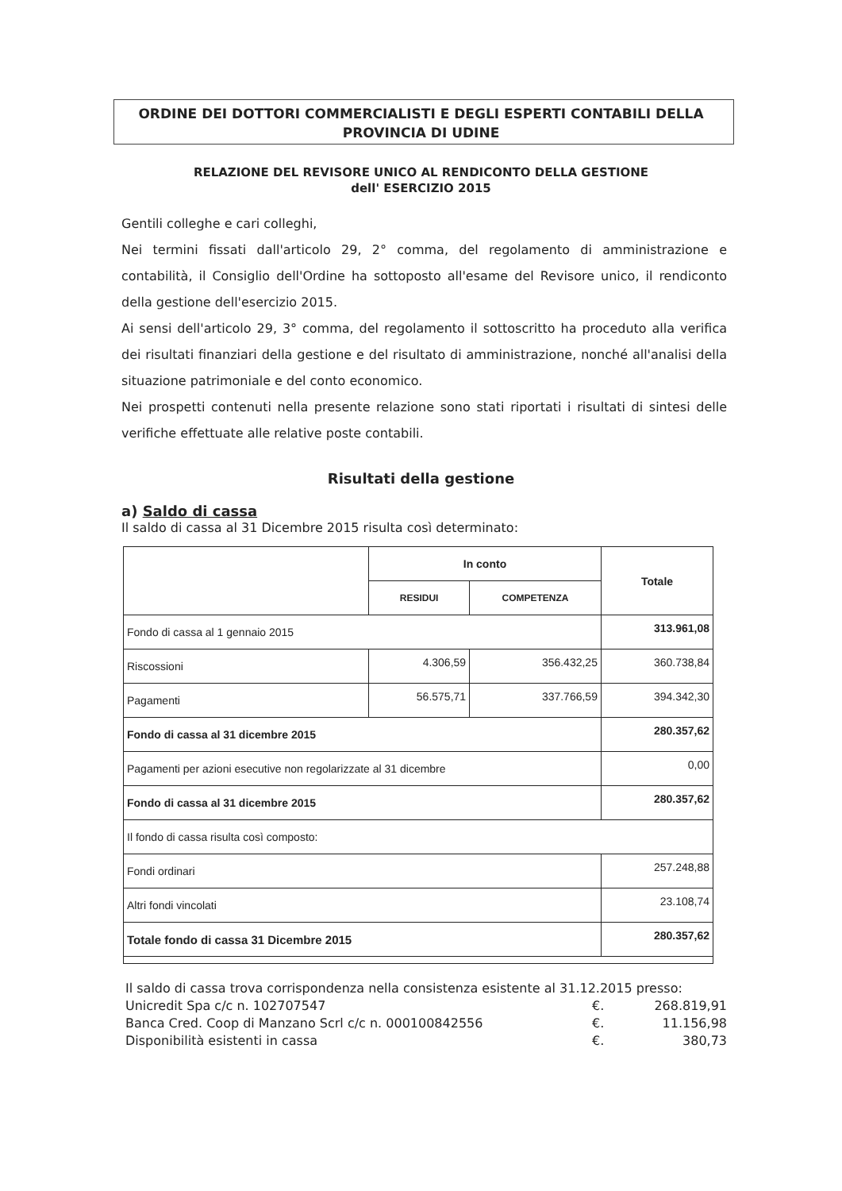ORDINE DEI DOTTORI COMMERCIALISTI E DEGLI ESPERTI CONTABILI DELLA PROVINCIA DI UDINE
RELAZIONE DEL REVISORE UNICO AL RENDICONTO DELLA GESTIONE
dell' ESERCIZIO 2015
Gentili colleghe e cari colleghi,
Nei termini fissati dall'articolo 29, 2° comma, del regolamento di amministrazione e contabilità, il Consiglio dell'Ordine ha sottoposto all'esame del Revisore unico, il rendiconto della gestione dell'esercizio 2015.
Ai sensi dell'articolo 29, 3° comma, del regolamento il sottoscritto ha proceduto alla verifica dei risultati finanziari della gestione e del risultato di amministrazione, nonché all'analisi della situazione patrimoniale e del conto economico.
Nei prospetti contenuti nella presente relazione sono stati riportati i risultati di sintesi delle verifiche effettuate alle relative poste contabili.
Risultati della gestione
a) Saldo di cassa
Il saldo di cassa al 31 Dicembre 2015 risulta così determinato:
| | In conto | | Totale |
| --- | --- | --- | --- |
| | RESIDUI | COMPETENZA | |
| Fondo di cassa al 1 gennaio 2015 | | | 313.961,08 |
| Riscossioni | 4.306,59 | 356.432,25 | 360.738,84 |
| Pagamenti | 56.575,71 | 337.766,59 | 394.342,30 |
| Fondo di cassa al 31 dicembre 2015 | | | 280.357,62 |
| Pagamenti per azioni esecutive non regolarizzate al 31 dicembre | | | 0,00 |
| Fondo di cassa al 31 dicembre 2015 | | | 280.357,62 |
| Il fondo di cassa risulta così composto: | | | |
| Fondi ordinari | | | 257.248,88 |
| Altri fondi vincolati | | | 23.108,74 |
| Totale fondo di cassa 31 Dicembre 2015 | | | 280.357,62 |
Il saldo di cassa trova corrispondenza nella consistenza esistente al 31.12.2015 presso:
Unicredit Spa c/c n. 102707547 €. 268.819,91
Banca Cred. Coop di Manzano Scrl c/c n. 000100842556 €. 11.156,98
Disponibilità esistenti in cassa €. 380,73